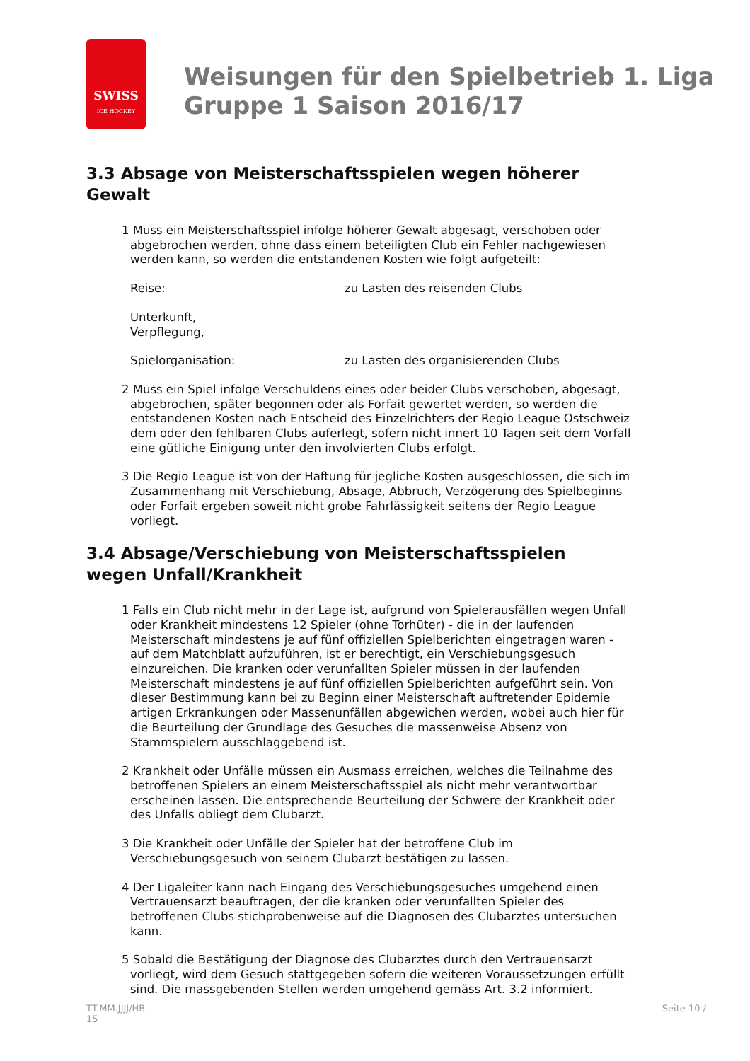SWISS
ICE HOCKEY
Weisungen für den Spielbetrieb 1. Liga
Gruppe 1 Saison 2016/17
3.3 Absage von Meisterschaftsspielen wegen höherer Gewalt
1 Muss ein Meisterschaftsspiel infolge höherer Gewalt abgesagt, verschoben oder abgebrochen werden, ohne dass einem beteiligten Club ein Fehler nachgewiesen werden kann, so werden die entstandenen Kosten wie folgt aufgeteilt:
Reise: zu Lasten des reisenden Clubs
Unterkunft,
Verpflegung,
Spielorganisation: zu Lasten des organisierenden Clubs
2 Muss ein Spiel infolge Verschuldens eines oder beider Clubs verschoben, abgesagt, abgebrochen, später begonnen oder als Forfait gewertet werden, so werden die entstandenen Kosten nach Entscheid des Einzelrichters der Regio League Ostschweiz dem oder den fehlbaren Clubs auferlegt, sofern nicht innert 10 Tagen seit dem Vorfall eine gütliche Einigung unter den involvierten Clubs erfolgt.
3 Die Regio League ist von der Haftung für jegliche Kosten ausgeschlossen, die sich im Zusammenhang mit Verschiebung, Absage, Abbruch, Verzögerung des Spielbeginns oder Forfait ergeben soweit nicht grobe Fahrlässigkeit seitens der Regio League vorliegt.
3.4 Absage/Verschiebung von Meisterschaftsspielen wegen Unfall/Krankheit
1 Falls ein Club nicht mehr in der Lage ist, aufgrund von Spielerausfällen wegen Unfall oder Krankheit mindestens 12 Spieler (ohne Torhüter) - die in der laufenden Meisterschaft mindestens je auf fünf offiziellen Spielberichten eingetragen waren - auf dem Matchblatt aufzuführen, ist er berechtigt, ein Verschiebungsgesuch einzureichen. Die kranken oder verunfallten Spieler müssen in der laufenden Meisterschaft mindestens je auf fünf offiziellen Spielberichten aufgeführt sein. Von dieser Bestimmung kann bei zu Beginn einer Meisterschaft auftretender Epidemie artigen Erkrankungen oder Massenunfällen abgewichen werden, wobei auch hier für die Beurteilung der Grundlage des Gesuches die massenweise Absenz von Stammspielern ausschlaggebend ist.
2 Krankheit oder Unfälle müssen ein Ausmass erreichen, welches die Teilnahme des betroffenen Spielers an einem Meisterschaftsspiel als nicht mehr verantwortbar erscheinen lassen. Die entsprechende Beurteilung der Schwere der Krankheit oder des Unfalls obliegt dem Clubarzt.
3 Die Krankheit oder Unfälle der Spieler hat der betroffene Club im Verschiebungsgesuch von seinem Clubarzt bestätigen zu lassen.
4 Der Ligaleiter kann nach Eingang des Verschiebungsgesuches umgehend einen Vertrauensarzt beauftragen, der die kranken oder verunfallten Spieler des betroffenen Clubs stichprobenweise auf die Diagnosen des Clubarztes untersuchen kann.
5 Sobald die Bestätigung der Diagnose des Clubarztes durch den Vertrauensarzt vorliegt, wird dem Gesuch stattgegeben sofern die weiteren Voraussetzungen erfüllt sind. Die massgebenden Stellen werden umgehend gemäss Art. 3.2 informiert.
TT.MM.JJJJ/HB
15 Seite 10 /